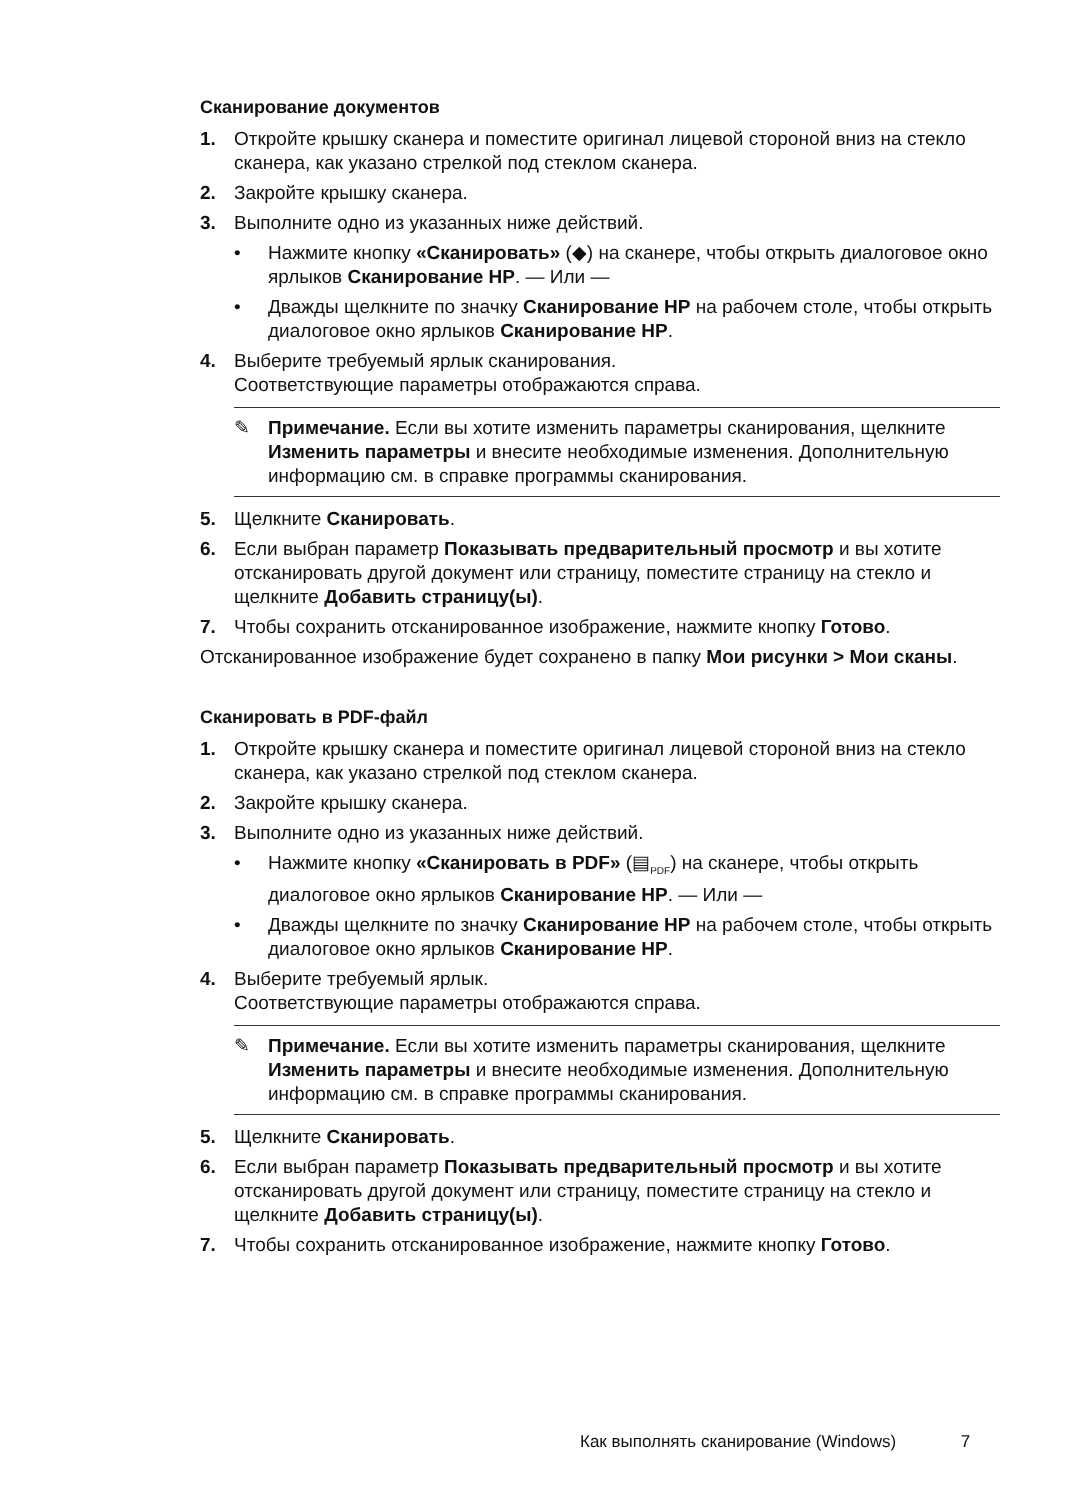Сканирование документов
1. Откройте крышку сканера и поместите оригинал лицевой стороной вниз на стекло сканера, как указано стрелкой под стеклом сканера.
2. Закройте крышку сканера.
3. Выполните одно из указанных ниже действий.
• Нажмите кнопку «Сканировать» (◆) на сканере, чтобы открыть диалоговое окно ярлыков Сканирование HP. — Или —
• Дважды щелкните по значку Сканирование HP на рабочем столе, чтобы открыть диалоговое окно ярлыков Сканирование HP.
4. Выберите требуемый ярлык сканирования.
Соответствующие параметры отображаются справа.
✎ Примечание. Если вы хотите изменить параметры сканирования, щелкните Изменить параметры и внесите необходимые изменения. Дополнительную информацию см. в справке программы сканирования.
5. Щелкните Сканировать.
6. Если выбран параметр Показывать предварительный просмотр и вы хотите отсканировать другой документ или страницу, поместите страницу на стекло и щелкните Добавить страницу(ы).
7. Чтобы сохранить отсканированное изображение, нажмите кнопку Готово.
Отсканированное изображение будет сохранено в папку Мои рисунки > Мои сканы.
Сканировать в PDF-файл
1. Откройте крышку сканера и поместите оригинал лицевой стороной вниз на стекло сканера, как указано стрелкой под стеклом сканера.
2. Закройте крышку сканера.
3. Выполните одно из указанных ниже действий.
• Нажмите кнопку «Сканировать в PDF» (▤<sub>PDF</sub>) на сканере, чтобы открыть диалоговое окно ярлыков Сканирование HP. — Или —
• Дважды щелкните по значку Сканирование HP на рабочем столе, чтобы открыть диалоговое окно ярлыков Сканирование HP.
4. Выберите требуемый ярлык.
Соответствующие параметры отображаются справа.
✎ Примечание. Если вы хотите изменить параметры сканирования, щелкните Изменить параметры и внесите необходимые изменения. Дополнительную информацию см. в справке программы сканирования.
5. Щелкните Сканировать.
6. Если выбран параметр Показывать предварительный просмотр и вы хотите отсканировать другой документ или страницу, поместите страницу на стекло и щелкните Добавить страницу(ы).
7. Чтобы сохранить отсканированное изображение, нажмите кнопку Готово.
Как выполнять сканирование (Windows) 7